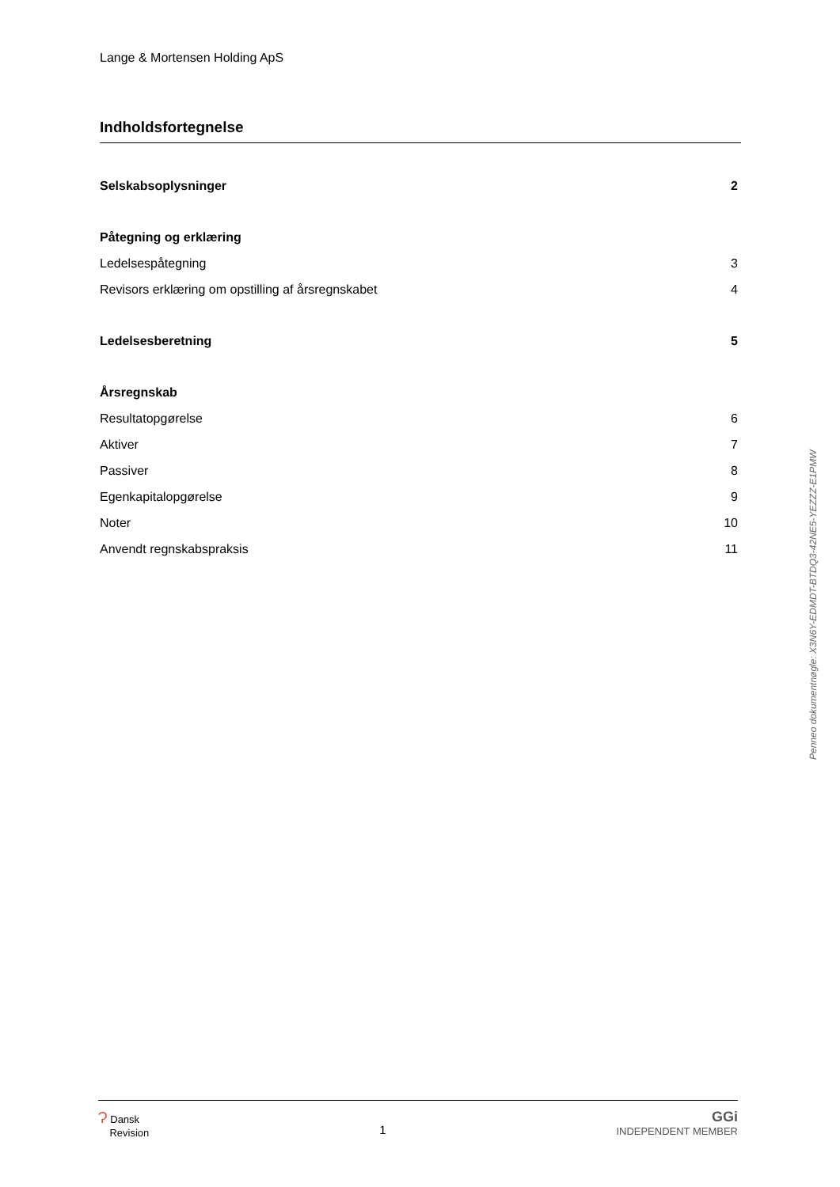Lange & Mortensen Holding ApS
Indholdsfortegnelse
Selskabsoplysninger 2
Påtegning og erklæring
Ledelsespåtegning 3
Revisors erklæring om opstilling af årsregnskabet 4
Ledelsesberetning 5
Årsregnskab
Resultatopgørelse 6
Aktiver 7
Passiver 8
Egenkapitalopgørelse 9
Noter 10
Anvendt regnskabspraksis 11
Penneo dokumentnøgle: X3N6Y-EDMDT-BTDQ3-42NE5-YEZZZ-E1PMW
Ɂ Dansk
Revision
1
GGi
INDEPENDENT MEMBER